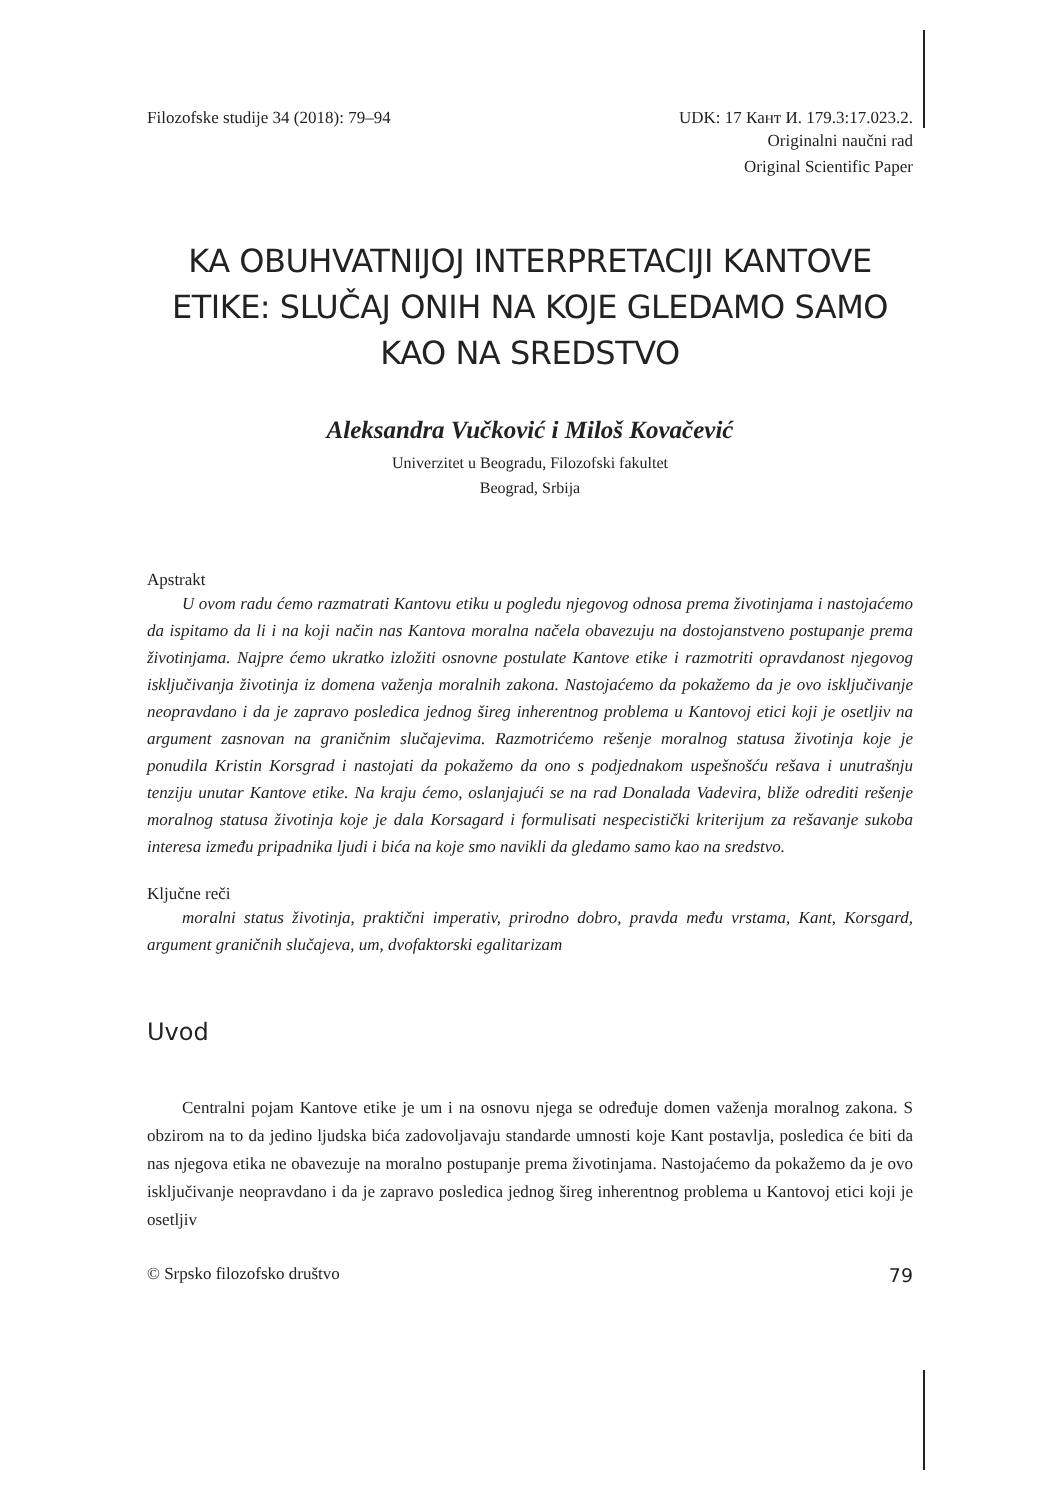Filozofske studije 34 (2018): 79–94 UDK: 17 Кант И. 179.3:17.023.2.
Originalni naučni rad
Original Scientific Paper
KA OBUHVATNIJOJ INTERPRETACIJI KANTOVE ETIKE: SLUČAJ ONIH NA KOJE GLEDAMO SAMO KAO NA SREDSTVO
Aleksandra Vučković i Miloš Kovačević
Univerzitet u Beogradu, Filozofski fakultet
Beograd, Srbija
Apstrakt
U ovom radu ćemo razmatrati Kantovu etiku u pogledu njegovog odnosa prema životinjama i nastojaćemo da ispitamo da li i na koji način nas Kantova moralna načela obavezuju na dostojanstveno postupanje prema životinjama. Najpre ćemo ukratko izložiti osnovne postulate Kantove etike i razmotriti opravdanost njegovog isključivanja životinja iz domena važenja moralnih zakona. Nastojaćemo da pokažemo da je ovo isključivanje neopravdano i da je zapravo posledica jednog šireg inherentnog problema u Kantovoj etici koji je osetljiv na argument zasnovan na graničnim slučajevima. Razmotrićemo rešenje moralnog statusa životinja koje je ponudila Kristin Korsgrad i nastojati da pokažemo da ono s podjednakom uspešnošću rešava i unutrašnju tenziju unutar Kantove etike. Na kraju ćemo, oslanjajući se na rad Donalada Vadevira, bliže odrediti rešenje moralnog statusa životinja koje je dala Korsagard i formulisati nespecistički kriterijum za rešavanje sukoba interesa između pripadnika ljudi i bića na koje smo navikli da gledamo samo kao na sredstvo.
Ključne reči
moralni status životinja, praktični imperativ, prirodno dobro, pravda među vrstama, Kant, Korsgard, argument graničnih slučajeva, um, dvofaktorski egalitarizam
Uvod
Centralni pojam Kantove etike je um i na osnovu njega se određuje domen važenja moralnog zakona. S obzirom na to da jedino ljudska bića zadovoljavaju standarde umnosti koje Kant postavlja, posledica će biti da nas njegova etika ne obavezuje na moralno postupanje prema životinjama. Nastojaćemo da pokažemo da je ovo isključivanje neopravdano i da je zapravo posledica jednog šireg inherentnog problema u Kantovoj etici koji je osetljiv
© Srpsko filozofsko društvo 79